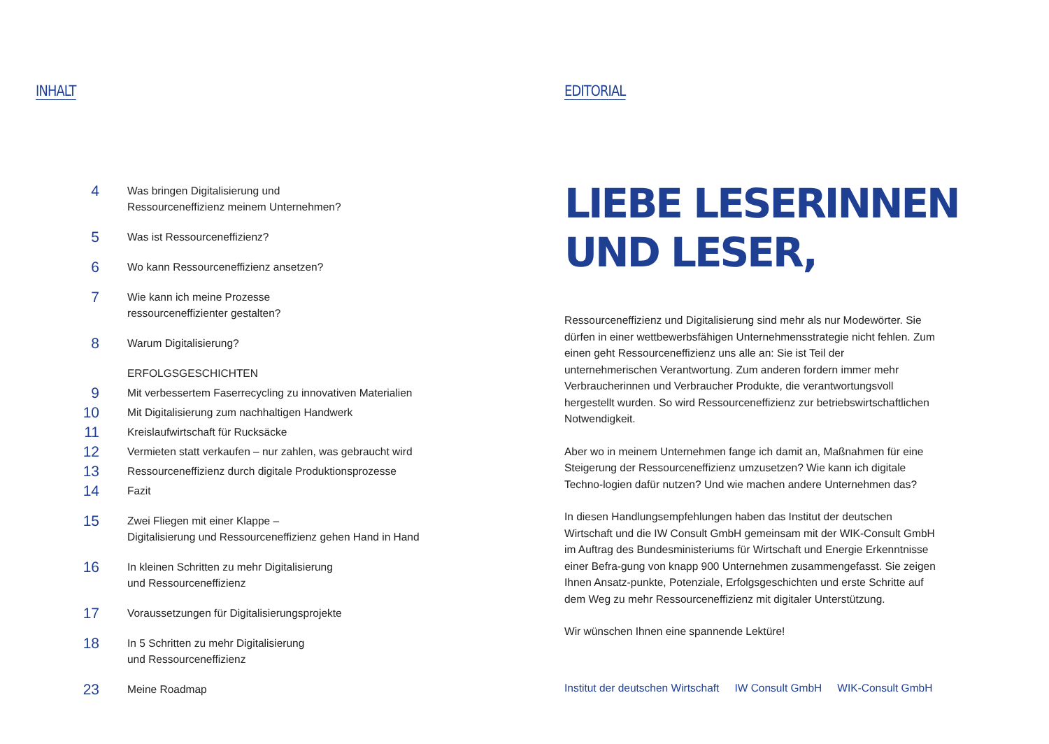INHALT
4
Was bringen Digitalisierung und
Ressourceneffizienz meinem Unternehmen?
5
Was ist Ressourceneffizienz?
6
Wo kann Ressourceneffizienz ansetzen?
7
Wie kann ich meine Prozesse
ressourceneffizienter gestalten?
8
Warum Digitalisierung?
ERFOLGSGESCHICHTEN
9
Mit verbessertem Faserrecycling zu innovativen Materialien
10
Mit Digitalisierung zum nachhaltigen Handwerk
11
Kreislaufwirtschaft für Rucksäcke
12
Vermieten statt verkaufen – nur zahlen, was gebraucht wird
13
Ressourceneffizienz durch digitale Produktionsprozesse
14
Fazit
15
Zwei Fliegen mit einer Klappe –
Digitalisierung und Ressourceneffizienz gehen Hand in Hand
16
In kleinen Schritten zu mehr Digitalisierung
und Ressourceneffizienz
17
Voraussetzungen für Digitalisierungsprojekte
18
In 5 Schritten zu mehr Digitalisierung
und Ressourceneffizienz
23
Meine Roadmap
EDITORIAL
LIEBE LESERINNEN
UND LESER,
Ressourceneffizienz und Digitalisierung sind mehr als nur Modewörter. Sie dürfen in einer wettbewerbsfähigen Unternehmensstrategie nicht fehlen. Zum einen geht Ressourceneffizienz uns alle an: Sie ist Teil der unternehmerischen Verantwortung. Zum anderen fordern immer mehr Verbraucherinnen und Verbraucher Produkte, die verantwortungsvoll hergestellt wurden. So wird Ressourceneffizienz zur betriebswirtschaftlichen Notwendigkeit.
Aber wo in meinem Unternehmen fange ich damit an, Maßnahmen für eine Steigerung der Ressourceneffizienz umzusetzen? Wie kann ich digitale Techno-logien dafür nutzen? Und wie machen andere Unternehmen das?
In diesen Handlungsempfehlungen haben das Institut der deutschen Wirtschaft und die IW Consult GmbH gemeinsam mit der WIK-Consult GmbH im Auftrag des Bundesministeriums für Wirtschaft und Energie Erkenntnisse einer Befra-gung von knapp 900 Unternehmen zusammengefasst. Sie zeigen Ihnen Ansatz-punkte, Potenziale, Erfolgsgeschichten und erste Schritte auf dem Weg zu mehr Ressourceneffizienz mit digitaler Unterstützung.
Wir wünschen Ihnen eine spannende Lektüre!
Institut der deutschen Wirtschaft IW Consult GmbH WIK-Consult GmbH